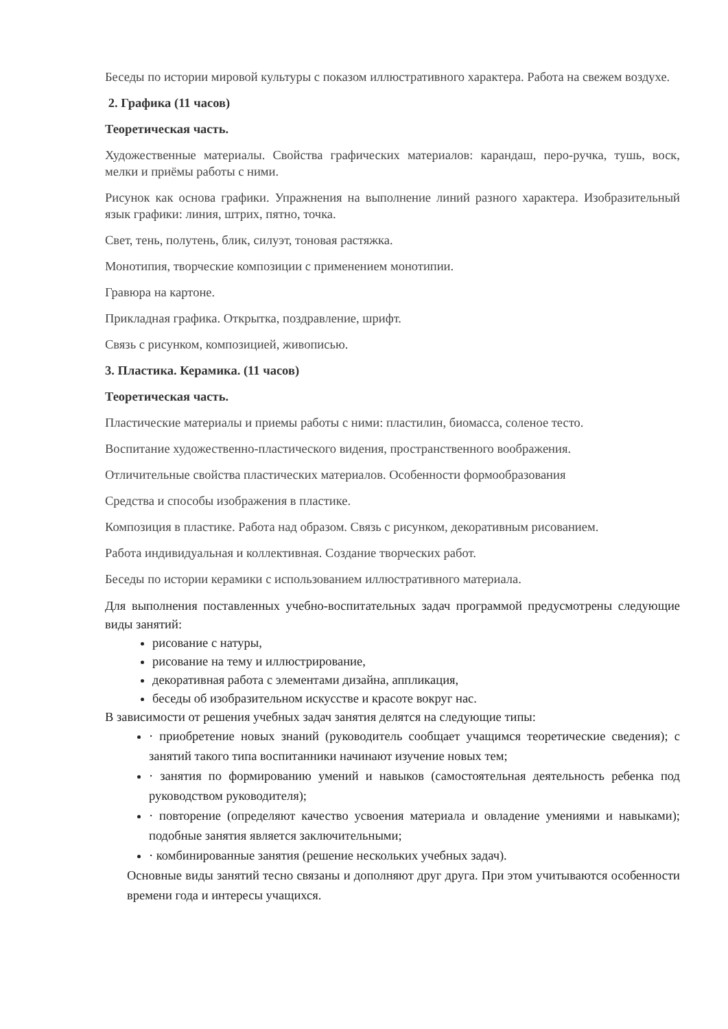Беседы по истории мировой культуры с показом иллюстративного характера. Работа на свежем воздухе.
2. Графика (11 часов)
Теоретическая часть.
Художественные материалы. Свойства графических материалов: карандаш, перо-ручка, тушь, воск, мелки и приёмы работы с ними.
Рисунок как основа графики. Упражнения на выполнение линий разного характера. Изобразительный язык графики: линия, штрих, пятно, точка.
Свет, тень, полутень, блик, силуэт, тоновая растяжка.
Монотипия, творческие композиции с применением монотипии.
Гравюра на картоне.
Прикладная графика. Открытка, поздравление, шрифт.
Связь с рисунком, композицией, живописью.
3. Пластика. Керамика. (11 часов)
Теоретическая часть.
Пластические материалы и приемы работы с ними: пластилин, биомасса, соленое тесто.
Воспитание художественно-пластического видения, пространственного воображения.
Отличительные свойства пластических материалов. Особенности формообразования
Средства и способы изображения в пластике.
Композиция в пластике. Работа над образом. Связь с рисунком, декоративным рисованием.
Работа индивидуальная и коллективная. Создание творческих работ.
Беседы по истории керамики с использованием иллюстративного материала.
Для выполнения поставленных учебно-воспитательных задач программой предусмотрены следующие виды занятий:
рисование с натуры,
рисование на тему и иллюстрирование,
декоративная работа с элементами дизайна, аппликация,
беседы об изобразительном искусстве и красоте вокруг нас.
В зависимости от решения учебных задач занятия делятся на следующие типы:
· приобретение новых знаний (руководитель сообщает учащимся теоретические сведения); с занятий такого типа воспитанники начинают изучение новых тем;
· занятия по формированию умений и навыков (самостоятельная деятельность ребенка под руководством руководителя);
· повторение (определяют качество усвоения материала и овладение умениями и навыками); подобные занятия является заключительными;
· комбинированные занятия (решение нескольких учебных задач).
Основные виды занятий тесно связаны и дополняют друг друга. При этом учитываются особенности времени года и интересы учащихся.